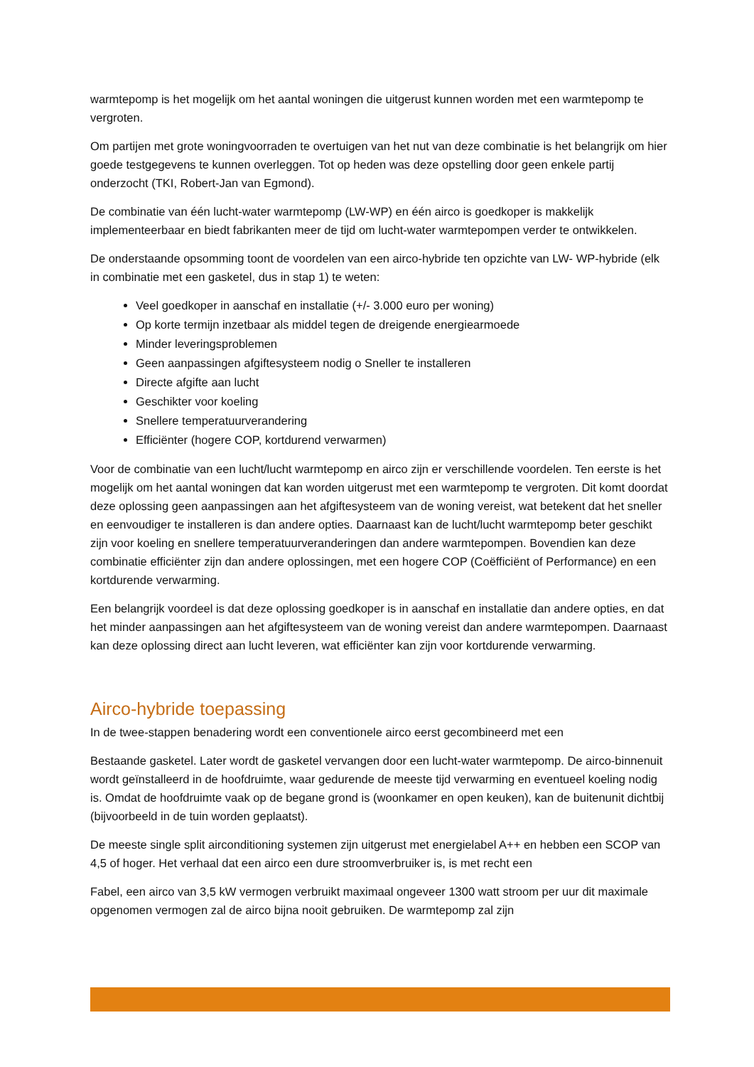warmtepomp is het mogelijk om het aantal woningen die uitgerust kunnen worden met een warmtepomp te vergroten.
Om partijen met grote woningvoorraden te overtuigen van het nut van deze combinatie is het belangrijk om hier goede testgegevens te kunnen overleggen. Tot op heden was deze opstelling door geen enkele partij onderzocht (TKI, Robert-Jan van Egmond).
De combinatie van één lucht-water warmtepomp (LW-WP) en één airco is goedkoper is makkelijk implementeerbaar en biedt fabrikanten meer de tijd om lucht-water warmtepompen verder te ontwikkelen.
De onderstaande opsomming toont de voordelen van een airco-hybride ten opzichte van LW- WP-hybride (elk in combinatie met een gasketel, dus in stap 1) te weten:
Veel goedkoper in aanschaf en installatie (+/- 3.000 euro per woning)
Op korte termijn inzetbaar als middel tegen de dreigende energiearmoede
Minder leveringsproblemen
Geen aanpassingen afgiftesysteem nodig o Sneller te installeren
Directe afgifte aan lucht
Geschikter voor koeling
Snellere temperatuurverandering
Efficiënter (hogere COP, kortdurend verwarmen)
Voor de combinatie van een lucht/lucht warmtepomp en airco zijn er verschillende voordelen. Ten eerste is het mogelijk om het aantal woningen dat kan worden uitgerust met een warmtepomp te vergroten. Dit komt doordat deze oplossing geen aanpassingen aan het afgiftesysteem van de woning vereist, wat betekent dat het sneller en eenvoudiger te installeren is dan andere opties. Daarnaast kan de lucht/lucht warmtepomp beter geschikt zijn voor koeling en snellere temperatuurveranderingen dan andere warmtepompen. Bovendien kan deze combinatie efficiënter zijn dan andere oplossingen, met een hogere COP (Coëfficiënt of Performance) en een kortdurende verwarming.
Een belangrijk voordeel is dat deze oplossing goedkoper is in aanschaf en installatie dan andere opties, en dat het minder aanpassingen aan het afgiftesysteem van de woning vereist dan andere warmtepompen. Daarnaast kan deze oplossing direct aan lucht leveren, wat efficiënter kan zijn voor kortdurende verwarming.
Airco-hybride toepassing
In de twee-stappen benadering wordt een conventionele airco eerst gecombineerd met een
Bestaande gasketel. Later wordt de gasketel vervangen door een lucht-water warmtepomp. De airco-binnenuit wordt geïnstalleerd in de hoofdruimte, waar gedurende de meeste tijd verwarming en eventueel koeling nodig is. Omdat de hoofdruimte vaak op de begane grond is (woonkamer en open keuken), kan de buitenunit dichtbij (bijvoorbeeld in de tuin worden geplaatst).
De meeste single split airconditioning systemen zijn uitgerust met energielabel A++ en hebben een SCOP van 4,5 of hoger. Het verhaal dat een airco een dure stroomverbruiker is, is met recht een
Fabel, een airco van 3,5 kW vermogen verbruikt maximaal ongeveer 1300 watt stroom per uur dit maximale opgenomen vermogen zal de airco bijna nooit gebruiken. De warmtepomp zal zijn